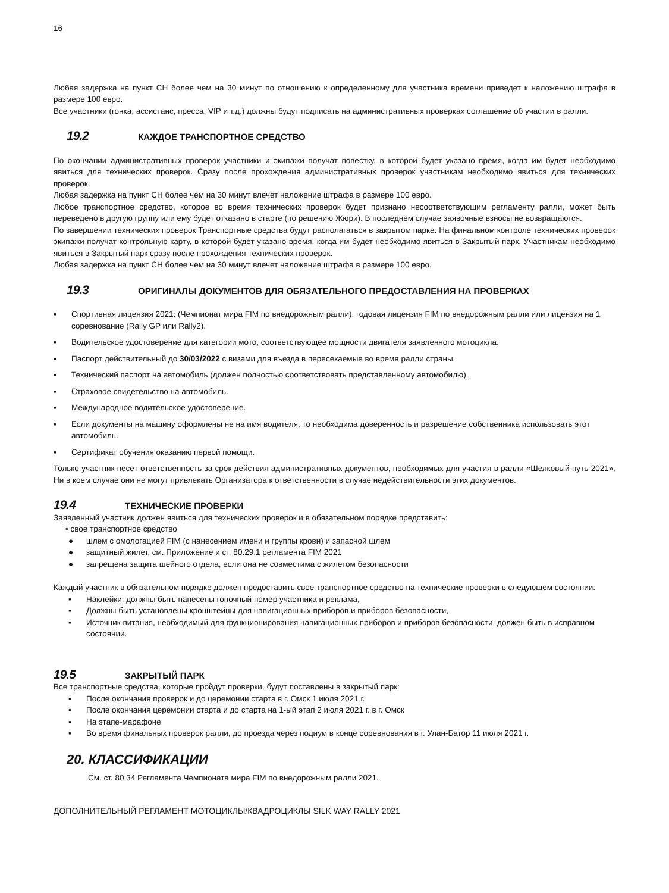16
Любая задержка на пункт CH более чем на 30 минут по отношению к определенному для участника времени приведет к наложению штрафа в размере 100 евро.
Все участники (гонка, ассистанс, пресса, VIP и т.д.) должны будут подписать на административных проверках соглашение об участии в ралли.
19.2 КАЖДОЕ ТРАНСПОРТНОЕ СРЕДСТВО
По окончании административных проверок участники и экипажи получат повестку, в которой будет указано время, когда им будет необходимо явиться для технических проверок. Сразу после прохождения административных проверок участникам необходимо явиться для технических проверок.
Любая задержка на пункт CH более чем на 30 минут влечет наложение штрафа в размере 100 евро.
Любое транспортное средство, которое во время технических проверок будет признано несоответствующим регламенту ралли, может быть переведено в другую группу или ему будет отказано в старте (по решению Жюри). В последнем случае заявочные взносы не возвращаются.
По завершении технических проверок Транспортные средства будут располагаться в закрытом парке. На финальном контроле технических проверок экипажи получат контрольную карту, в которой будет указано время, когда им будет необходимо явиться в Закрытый парк. Участникам необходимо явиться в Закрытый парк сразу после прохождения технических проверок.
Любая задержка на пункт CH более чем на 30 минут влечет наложение штрафа в размере 100 евро.
19.3 ОРИГИНАЛЫ ДОКУМЕНТОВ ДЛЯ ОБЯЗАТЕЛЬНОГО ПРЕДОСТАВЛЕНИЯ НА ПРОВЕРКАХ
▪ Спортивная лицензия 2021: (Чемпионат мира FIM по внедорожным ралли), годовая лицензия FIM по внедорожным ралли или лицензия на 1 соревнование (Rally GP или Rally2).
▪ Водительское удостоверение для категории мото, соответствующее мощности двигателя заявленного мотоцикла.
▪ Паспорт действительный до 30/03/2022 с визами для въезда в пересекаемые во время ралли страны.
▪ Технический паспорт на автомобиль (должен полностью соответствовать представленному автомобилю).
▪ Страховое свидетельство на автомобиль.
▪ Международное водительское удостоверение.
▪ Если документы на машину оформлены не на имя водителя, то необходима доверенность и разрешение собственника использовать этот автомобиль.
▪ Сертификат обучения оказанию первой помощи.
Только участник несет ответственность за срок действия административных документов, необходимых для участия в ралли «Шелковый путь-2021». Ни в коем случае они не могут привлекать Организатора к ответственности в случае недействительности этих документов.
19.4 ТЕХНИЧЕСКИЕ ПРОВЕРКИ
Заявленный участник должен явиться для технических проверок и в обязательном порядке представить:
• свое транспортное средство
● шлем с омологацией FIM (с нанесением имени и группы крови) и запасной шлем
● защитный жилет, см. Приложение и ст. 80.29.1 регламента FIM 2021
● запрещена защита шейного отдела, если она не совместима с жилетом безопасности
Каждый участник в обязательном порядке должен предоставить свое транспортное средство на технические проверки в следующем состоянии:
▪ Наклейки: должны быть нанесены гоночный номер участника и реклама,
▪ Должны быть установлены кронштейны для навигационных приборов и приборов безопасности,
▪ Источник питания, необходимый для функционирования навигационных приборов и приборов безопасности, должен быть в исправном состоянии.
19.5 ЗАКРЫТЫЙ ПАРК
Все транспортные средства, которые пройдут проверки, будут поставлены в закрытый парк:
▪ После окончания проверок и до церемонии старта в г. Омск 1 июля 2021 г.
▪ После окончания церемонии старта и до старта на 1-ый этап 2 июля 2021 г. в г. Омск
▪ На этапе-марафоне
▪ Во время финальных проверок ралли, до проезда через подиум в конце соревнования в г. Улан-Батор 11 июля 2021 г.
20. КЛАССИФИКАЦИИ
См. ст. 80.34 Регламента Чемпионата мира FIM по внедорожным ралли 2021.
ДОПОЛНИТЕЛЬНЫЙ РЕГЛАМЕНТ МОТОЦИКЛЫ/КВАДРОЦИКЛЫ SILK WAY RALLY 2021